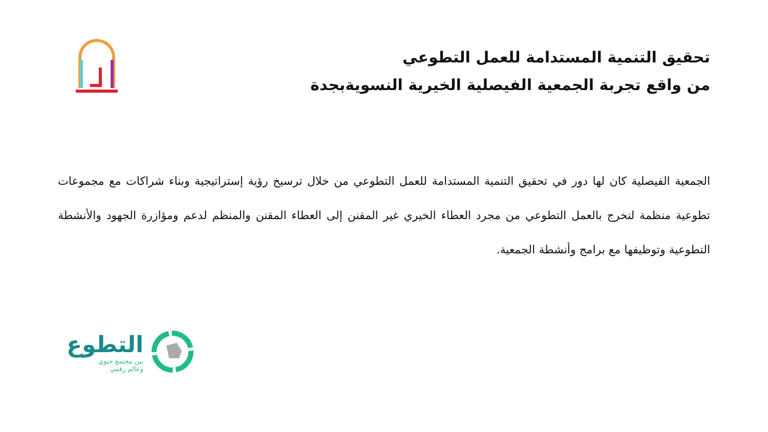تحقيق التنمية المستدامة للعمل التطوعي
من واقع تجربة الجمعية الفيصلية الخيرية النسويةبجدة
الجمعية الفيصلية كان لها دور في تحقيق التنمية المستدامة للعمل التطوعي من خلال ترسيخ رؤية إستراتيجية وبناء شراكات مع مجموعات تطوعية منظمة لنخرج بالعمل التطوعي من مجرد العطاء الخيري غير المقنن إلى العطاء المقنن والمنظم لدعم ومؤازرة الجهود والأنشطة التطوعية وتوظيفها مع برامج وأنشطة الجمعية.
التطوع
بين مجتمع حيوي
وعالم رقمي